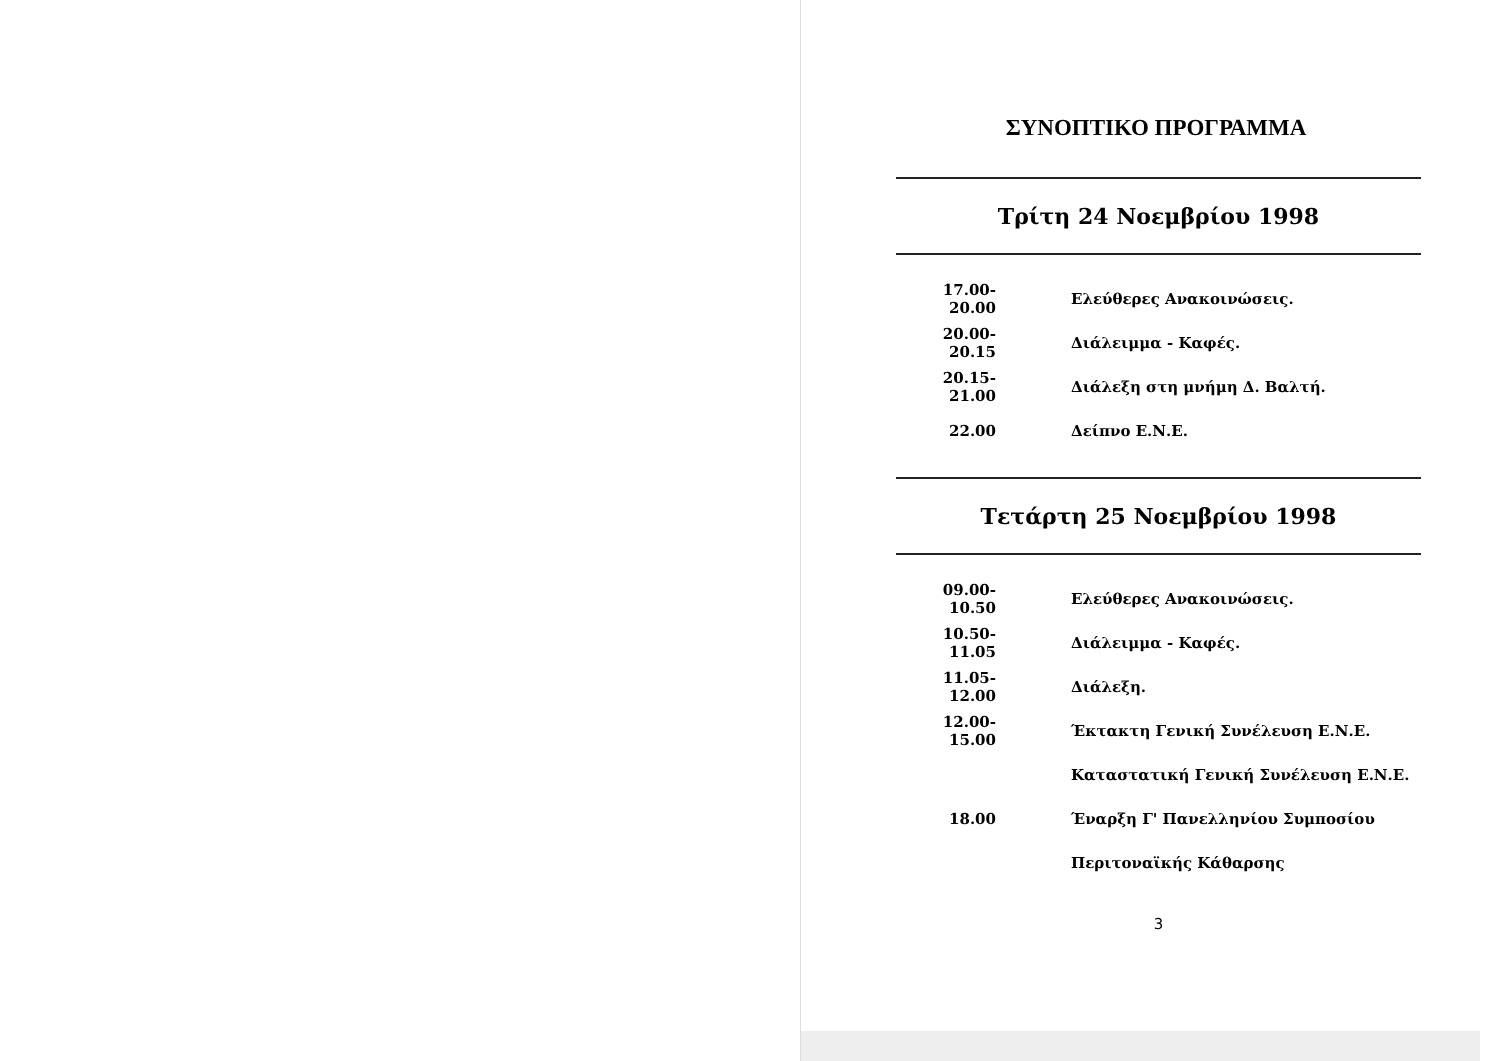ΣΥΝΟΠΤΙΚΟ ΠΡΟΓΡΑΜΜΑ
Τρίτη 24 Νοεμβρίου 1998
| 17.00-20.00 | Ελεύθερες Ανακοινώσεις. |
| 20.00-20.15 | Διάλειμμα - Καφές. |
| 20.15-21.00 | Διάλεξη στη μνήμη Δ. Βαλτή. |
| 22.00 | Δείπνο Ε.Ν.Ε. |
Τετάρτη 25 Νοεμβρίου 1998
| 09.00-10.50 | Ελεύθερες Ανακοινώσεις. |
| 10.50-11.05 | Διάλειμμα - Καφές. |
| 11.05-12.00 | Διάλεξη. |
| 12.00-15.00 | Έκτακτη Γενική Συνέλευση Ε.Ν.Ε. |
| | Καταστατική Γενική Συνέλευση Ε.Ν.Ε. |
| 18.00 | Έναρξη Γ' Πανελληνίου Συμποσίου |
| | Περιτοναϊκής Κάθαρσης |
3